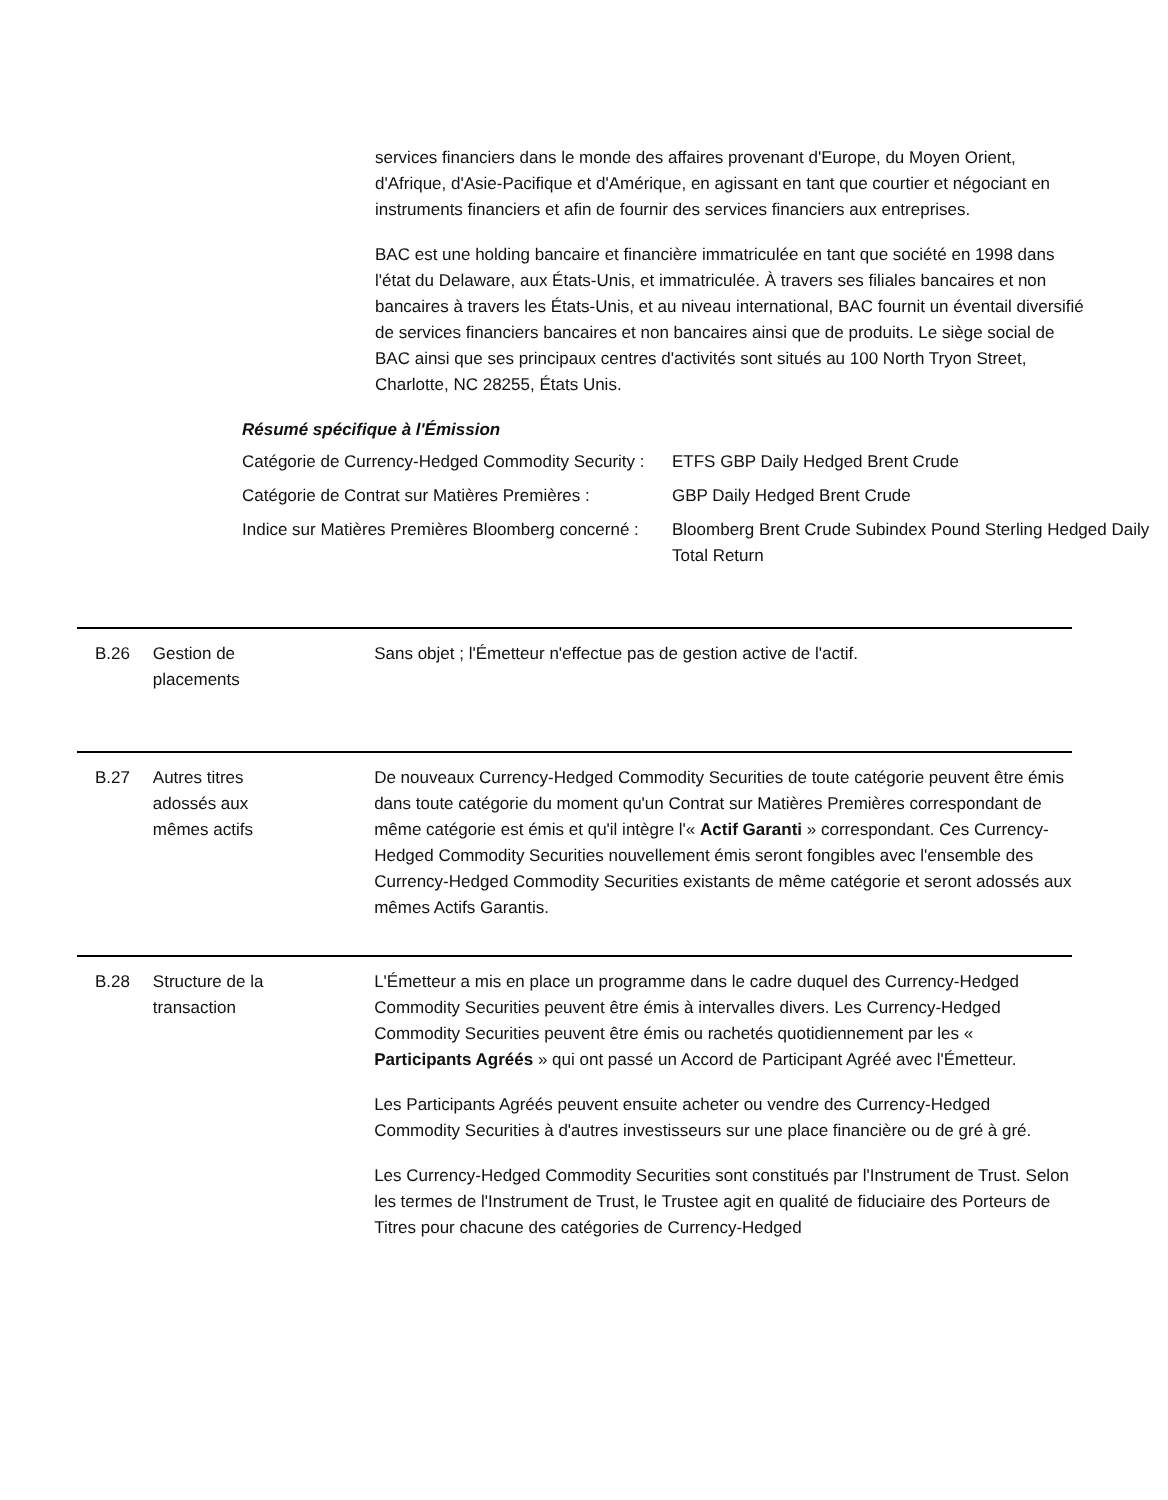services financiers dans le monde des affaires provenant d'Europe, du Moyen Orient, d'Afrique, d'Asie-Pacifique et d'Amérique, en agissant en tant que courtier et négociant en instruments financiers et afin de fournir des services financiers aux entreprises.
BAC est une holding bancaire et financière immatriculée en tant que société en 1998 dans l'état du Delaware, aux États-Unis, et immatriculée. À travers ses filiales bancaires et non bancaires à travers les États-Unis, et au niveau international, BAC fournit un éventail diversifié de services financiers bancaires et non bancaires ainsi que de produits. Le siège social de BAC ainsi que ses principaux centres d'activités sont situés au 100 North Tryon Street, Charlotte, NC 28255, États Unis.
Résumé spécifique à l'Émission
| Catégorie de Currency-Hedged Commodity Security : | ETFS GBP Daily Hedged Brent Crude |
| Catégorie de Contrat sur Matières Premières : | GBP Daily Hedged Brent Crude |
| Indice sur Matières Premières Bloomberg concerné : | Bloomberg Brent Crude Subindex Pound Sterling Hedged Daily Total Return |
B.26 Gestion de
placements
Sans objet ; l'Émetteur n'effectue pas de gestion active de l'actif.
B.27 Autres titres
adossés aux
mêmes actifs
De nouveaux Currency-Hedged Commodity Securities de toute catégorie peuvent être émis dans toute catégorie du moment qu'un Contrat sur Matières Premières correspondant de même catégorie est émis et qu'il intègre l'« Actif Garanti » correspondant. Ces Currency-Hedged Commodity Securities nouvellement émis seront fongibles avec l'ensemble des Currency-Hedged Commodity Securities existants de même catégorie et seront adossés aux mêmes Actifs Garantis.
B.28 Structure de la
transaction
L'Émetteur a mis en place un programme dans le cadre duquel des Currency-Hedged Commodity Securities peuvent être émis à intervalles divers. Les Currency-Hedged Commodity Securities peuvent être émis ou rachetés quotidiennement par les « Participants Agréés » qui ont passé un Accord de Participant Agréé avec l'Émetteur.
Les Participants Agréés peuvent ensuite acheter ou vendre des Currency-Hedged Commodity Securities à d'autres investisseurs sur une place financière ou de gré à gré.
Les Currency-Hedged Commodity Securities sont constitués par l'Instrument de Trust. Selon les termes de l'Instrument de Trust, le Trustee agit en qualité de fiduciaire des Porteurs de Titres pour chacune des catégories de Currency-Hedged